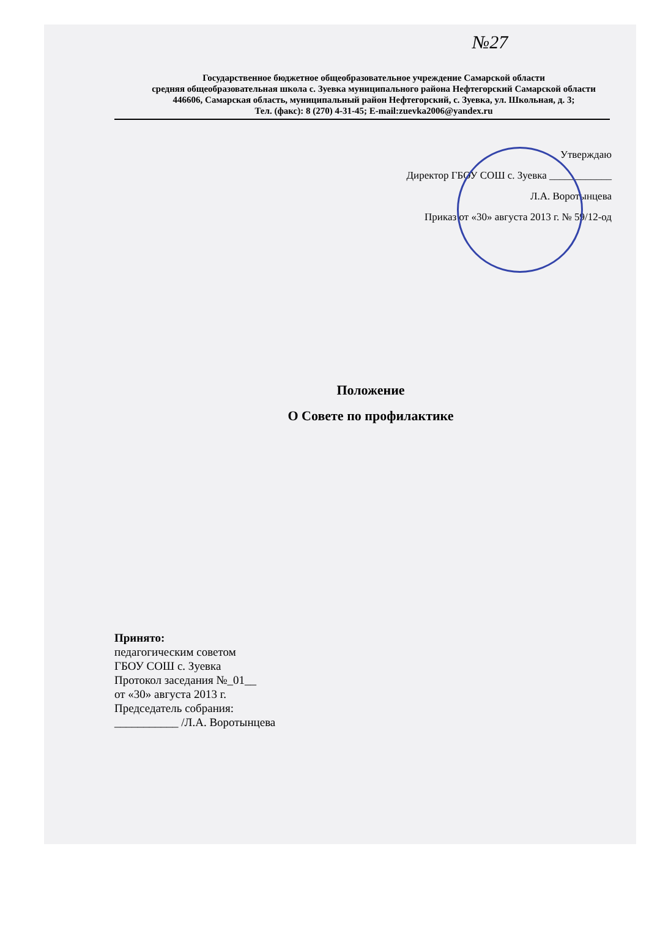№27
Государственное бюджетное общеобразовательное учреждение Самарской области
средняя общеобразовательная школа с. Зуевка муниципального района Нефтегорский Самарской области
446606, Самарская область, муниципальный район Нефтегорский, с. Зуевка, ул. Школьная, д. 3;
Тел. (факс): 8 (270) 4-31-45; E-mail:zuevka2006@yandex.ru
Утверждаю
Директор ГБОУ СОШ с. Зуевка ____________
Л.А. Воротынцева
Приказ от «30» августа 2013 г. № 59/12-од
Положение
О Совете по профилактике
Принято:
педагогическим советом
ГБОУ СОШ с. Зуевка
Протокол заседания №_01__
от «30» августа 2013 г.
Председатель собрания:
___________ /Л.А. Воротынцева